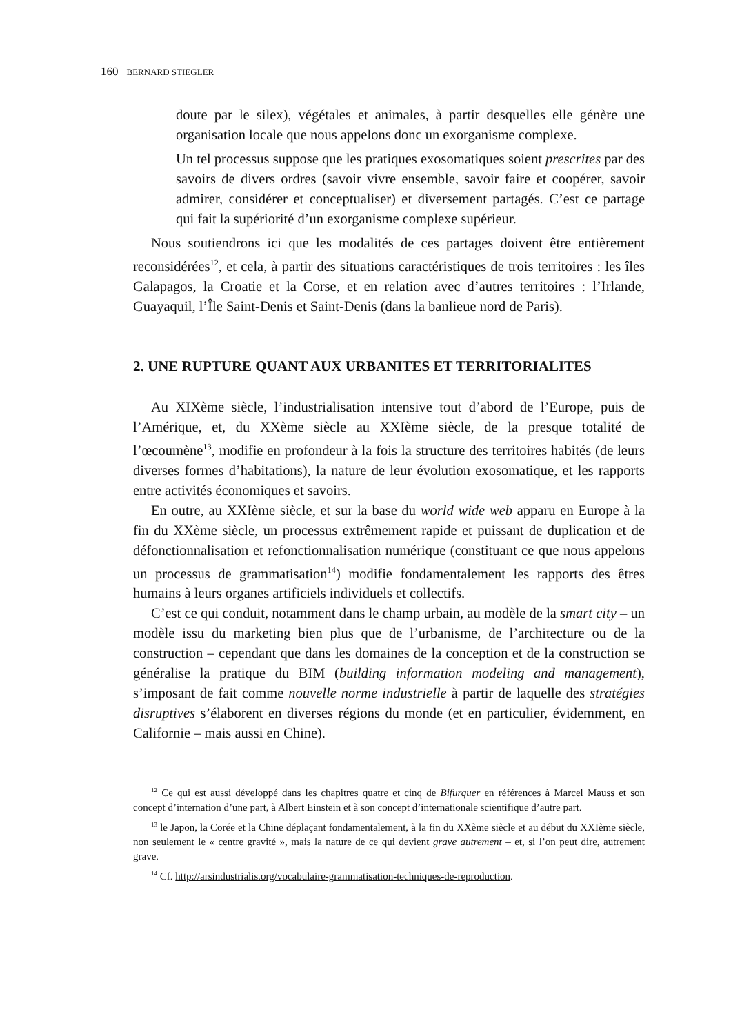160 BERNARD STIEGLER
doute par le silex), végétales et animales, à partir desquelles elle génère une organisation locale que nous appelons donc un exorganisme complexe.
Un tel processus suppose que les pratiques exosomatiques soient prescrites par des savoirs de divers ordres (savoir vivre ensemble, savoir faire et coopérer, savoir admirer, considérer et conceptualiser) et diversement partagés. C’est ce partage qui fait la supériorité d’un exorganisme complexe supérieur.
Nous soutiendrons ici que les modalités de ces partages doivent être entièrement reconsidérées<sup>12</sup>, et cela, à partir des situations caractéristiques de trois territoires : les îles Galapagos, la Croatie et la Corse, et en relation avec d’autres territoires : l’Irlande, Guayaquil, l’Île Saint-Denis et Saint-Denis (dans la banlieue nord de Paris).
2. UNE RUPTURE QUANT AUX URBANITES ET TERRITORIALITES
Au XIXème siècle, l’industrialisation intensive tout d’abord de l’Europe, puis de l’Amérique, et, du XXème siècle au XXIème siècle, de la presque totalité de l’œcoumène<sup>13</sup>, modifie en profondeur à la fois la structure des territoires habités (de leurs diverses formes d’habitations), la nature de leur évolution exosomatique, et les rapports entre activités économiques et savoirs.
En outre, au XXIème siècle, et sur la base du world wide web apparu en Europe à la fin du XXème siècle, un processus extrêmement rapide et puissant de duplication et de défonctionnalisation et refonctionnalisation numérique (constituant ce que nous appelons un processus de grammatisation<sup>14</sup>) modifie fondamentalement les rapports des êtres humains à leurs organes artificiels individuels et collectifs.
C’est ce qui conduit, notamment dans le champ urbain, au modèle de la smart city – un modèle issu du marketing bien plus que de l’urbanisme, de l’architecture ou de la construction – cependant que dans les domaines de la conception et de la construction se généralise la pratique du BIM (building information modeling and management), s’imposant de fait comme nouvelle norme industrielle à partir de laquelle des stratégies disruptives s’élaborent en diverses régions du monde (et en particulier, évidemment, en Californie – mais aussi en Chine).
<sup>12</sup> Ce qui est aussi développé dans les chapitres quatre et cinq de Bifurquer en références à Marcel Mauss et son concept d’internation d’une part, à Albert Einstein et à son concept d’internationale scientifique d’autre part.
<sup>13</sup> le Japon, la Corée et la Chine déplaçant fondamentalement, à la fin du XXème siècle et au début du XXIème siècle, non seulement le « centre gravité », mais la nature de ce qui devient grave autrement – et, si l’on peut dire, autrement grave.
<sup>14</sup> Cf. http://arsindustrialis.org/vocabulaire-grammatisation-techniques-de-reproduction.